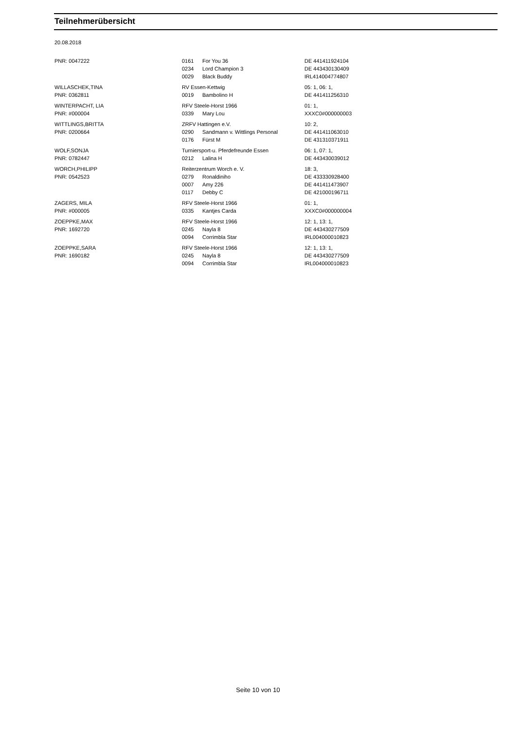Teilnehmerübersicht
20.08.2018
| PNR: 0047222 | 0161 | For You 36 | DE 441411924104 |
| | 0234 | Lord Champion 3 | DE 443430130409 |
| | 0029 | Black Buddy | IRL414004774807 |
| WILLASCHEK,TINA | RV Essen-Kettwig | | 05: 1, 06: 1, |
| PNR: 0362811 | 0019 | Bambolino H | DE 441411256310 |
| WINTERPACHT, LIA | RFV Steele-Horst 1966 | | 01: 1, |
| PNR: #000004 | 0339 | Mary Lou | XXXC0#000000003 |
| WITTLINGS,BRITTA | ZRFV Hattingen e.V. | | 10: 2, |
| PNR: 0200664 | 0290 | Sandmann v. Wittlings Personal | DE 441411063010 |
| | 0176 | Fürst M | DE 431310371911 |
| WOLF,SONJA | Turniersport-u. Pferdefreunde Essen | | 06: 1, 07: 1, |
| PNR: 0782447 | 0212 | Lalina H | DE 443430039012 |
| WORCH,PHILIPP | Reiterzentrum Worch e. V. | | 18: 3, |
| PNR: 0542523 | 0279 | Ronaldiniho | DE 433330928400 |
| | 0007 | Amy 226 | DE 441411473907 |
| | 0117 | Debby C | DE 421000196711 |
| ZAGERS, MILA | RFV Steele-Horst 1966 | | 01: 1, |
| PNR: #000005 | 0335 | Kantjes Carda | XXXC0#000000004 |
| ZOEPPKE,MAX | RFV Steele-Horst 1966 | | 12: 1, 13: 1, |
| PNR: 1692720 | 0245 | Nayla 8 | DE 443430277509 |
| | 0094 | Corrimbla Star | IRL004000010823 |
| ZOEPPKE,SARA | RFV Steele-Horst 1966 | | 12: 1, 13: 1, |
| PNR: 1690182 | 0245 | Nayla 8 | DE 443430277509 |
| | 0094 | Corrimbla Star | IRL004000010823 |
Seite 10 von 10